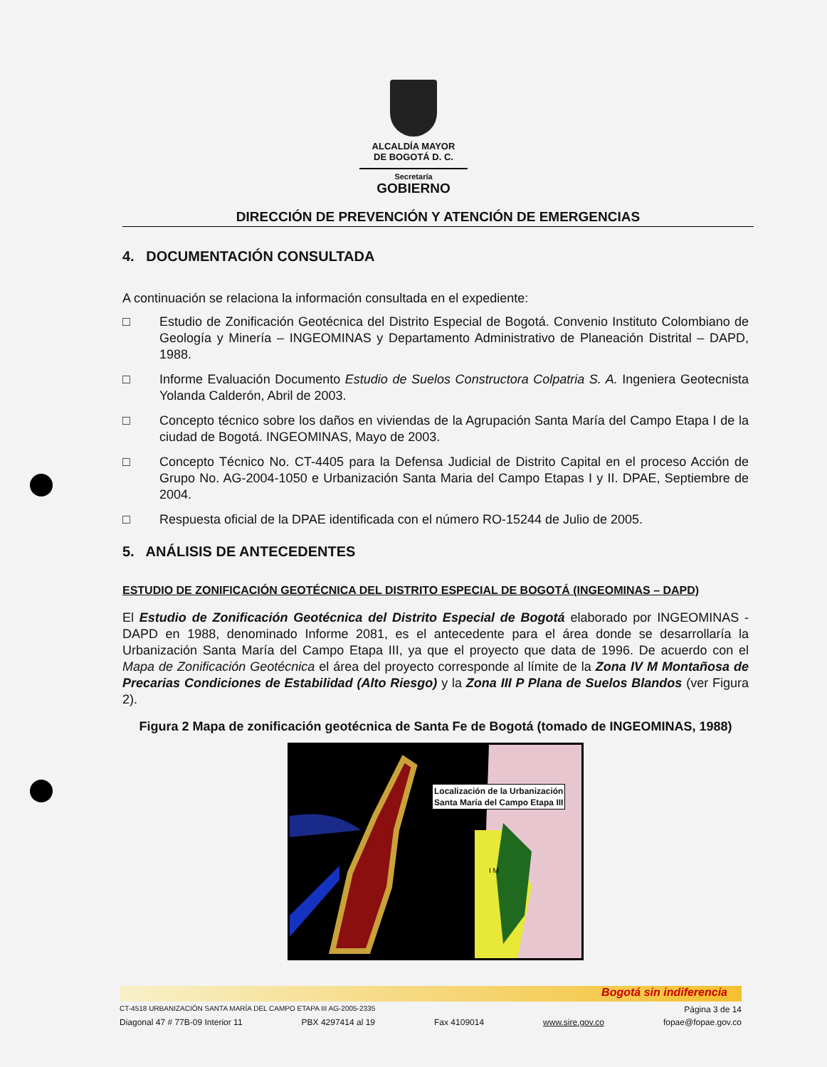ALCALDÍA MAYOR
DE BOGOTÁ D. C.
Secretaría
GOBIERNO
DIRECCIÓN DE PREVENCIÓN Y ATENCIÓN DE EMERGENCIAS
4. DOCUMENTACIÓN CONSULTADA
A continuación se relaciona la información consultada en el expediente:
□ Estudio de Zonificación Geotécnica del Distrito Especial de Bogotá. Convenio Instituto Colombiano de Geología y Minería – INGEOMINAS y Departamento Administrativo de Planeación Distrital – DAPD, 1988.
□ Informe Evaluación Documento Estudio de Suelos Constructora Colpatria S. A. Ingeniera Geotecnista Yolanda Calderón, Abril de 2003.
□ Concepto técnico sobre los daños en viviendas de la Agrupación Santa María del Campo Etapa I de la ciudad de Bogotá. INGEOMINAS, Mayo de 2003.
□ Concepto Técnico No. CT-4405 para la Defensa Judicial de Distrito Capital en el proceso Acción de Grupo No. AG-2004-1050 e Urbanización Santa Maria del Campo Etapas I y II. DPAE, Septiembre de 2004.
□ Respuesta oficial de la DPAE identificada con el número RO-15244 de Julio de 2005.
5. ANÁLISIS DE ANTECEDENTES
ESTUDIO DE ZONIFICACIÓN GEOTÉCNICA DEL DISTRITO ESPECIAL DE BOGOTÁ (INGEOMINAS – DAPD)
El Estudio de Zonificación Geotécnica del Distrito Especial de Bogotá elaborado por INGEOMINAS - DAPD en 1988, denominado Informe 2081, es el antecedente para el área donde se desarrollaría la Urbanización Santa María del Campo Etapa III, ya que el proyecto que data de 1996. De acuerdo con el Mapa de Zonificación Geotécnica el área del proyecto corresponde al límite de la Zona IV M Montañosa de Precarias Condiciones de Estabilidad (Alto Riesgo) y la Zona III P Plana de Suelos Blandos (ver Figura 2).
Figura 2 Mapa de zonificación geotécnica de Santa Fe de Bogotá (tomado de INGEOMINAS, 1988)
I M
Localización de la Urbanización
Santa María del Campo Etapa III
Bogotá sin indiferencia
CT-4518 URBANIZACIÓN SANTA MARÍA DEL CAMPO ETAPA III AG-2005-2335 Página 3 de 14
Diagonal 47 # 77B-09 Interior 11 PBX 4297414 al 19 Fax 4109014 www.sire.gov.co fopae@fopae.gov.co